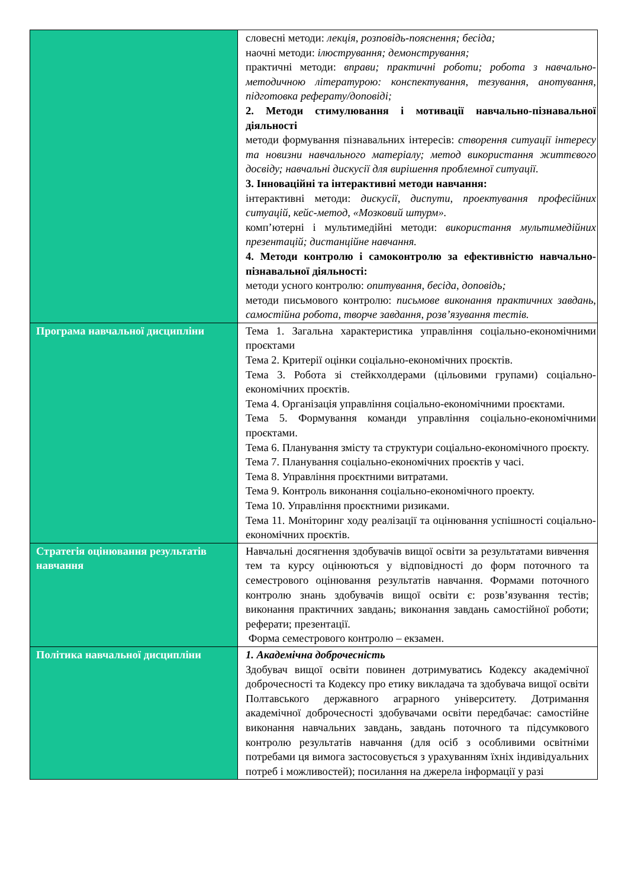| | словесні методи: лекція, розповідь-пояснення; бесіда; наочні методи: ілюстрування; демонстрування; практичні методи: вправи; практичні роботи; робота з навчально-методичною літературою: конспектування, тезування, анотування, підготовка реферату/доповіді; 2. Методи стимулювання і мотивації навчально-пізнавальної діяльності методи формування пізнавальних інтересів: створення ситуації інтересу та новизни навчального матеріалу; метод використання життєвого досвіду; навчальні дискусії для вирішення проблемної ситуації. 3. Інноваційні та інтерактивні методи навчання: інтерактивні методи: дискусії, диспути, проектування професійних ситуацій, кейс-метод, «Мозковий штурм». комп’ютерні і мультимедійні методи: використання мультимедійних презентацій; дистанційне навчання. 4. Методи контролю і самоконтролю за ефективністю навчально-пізнавальної діяльності: методи усного контролю: опитування, бесіда, доповідь; методи письмового контролю: письмове виконання практичних завдань, самостійна робота, творче завдання, розв’язування тестів. |
| Програма навчальної дисципліни | Тема 1. Загальна характеристика управління соціально-економічними проєктами Тема 2. Критерії оцінки соціально-економічних проєктів. Тема 3. Робота зі стейкхолдерами (цільовими групами) соціально-економічних проєктів. Тема 4. Організація управління соціально-економічними проєктами. Тема 5. Формування команди управління соціально-економічними проєктами. Тема 6. Планування змісту та структури соціально-економічного проєкту. Тема 7. Планування соціально-економічних проєктів у часі. Тема 8. Управління проєктними витратами. Тема 9. Контроль виконання соціально-економічного проекту. Тема 10. Управління проєктними ризиками. Тема 11. Моніторинг ходу реалізації та оцінювання успішності соціально-економічних проєктів. |
| Стратегія оцінювання результатів навчання | Навчальні досягнення здобувачів вищої освіти за результатами вивчення тем та курсу оцінюються у відповідності до форм поточного та семестрового оцінювання результатів навчання. Формами поточного контролю знань здобувачів вищої освіти є: розв’язування тестів; виконання практичних завдань; виконання завдань самостійної роботи; реферати; презентації. Форма семестрового контролю – екзамен. |
| Політика навчальної дисципліни | 1. Академічна доброчесність Здобувач вищої освіти повинен дотримуватись Кодексу академічної доброчесності та Кодексу про етику викладача та здобувача вищої освіти Полтавського державного аграрного університету. Дотримання академічної доброчесності здобувачами освіти передбачає: самостійне виконання навчальних завдань, завдань поточного та підсумкового контролю результатів навчання (для осіб з особливими освітніми потребами ця вимога застосовується з урахуванням їхніх індивідуальних потреб і можливостей); посилання на джерела інформації у разі |